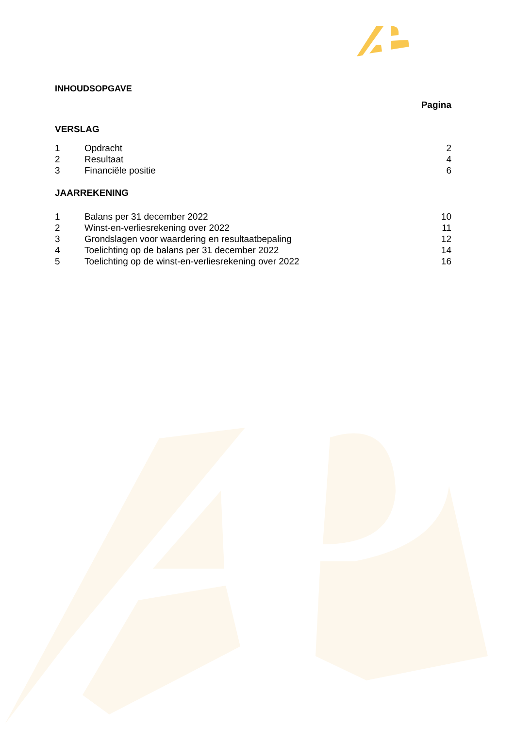INHOUDSOPGAVE
Pagina
VERSLAG
1 Opdracht 2
2 Resultaat 4
3 Financiële positie 6
JAARREKENING
1 Balans per 31 december 2022 10
2 Winst-en-verliesrekening over 2022 11
3 Grondslagen voor waardering en resultaatbepaling 12
4 Toelichting op de balans per 31 december 2022 14
5 Toelichting op de winst-en-verliesrekening over 2022 16